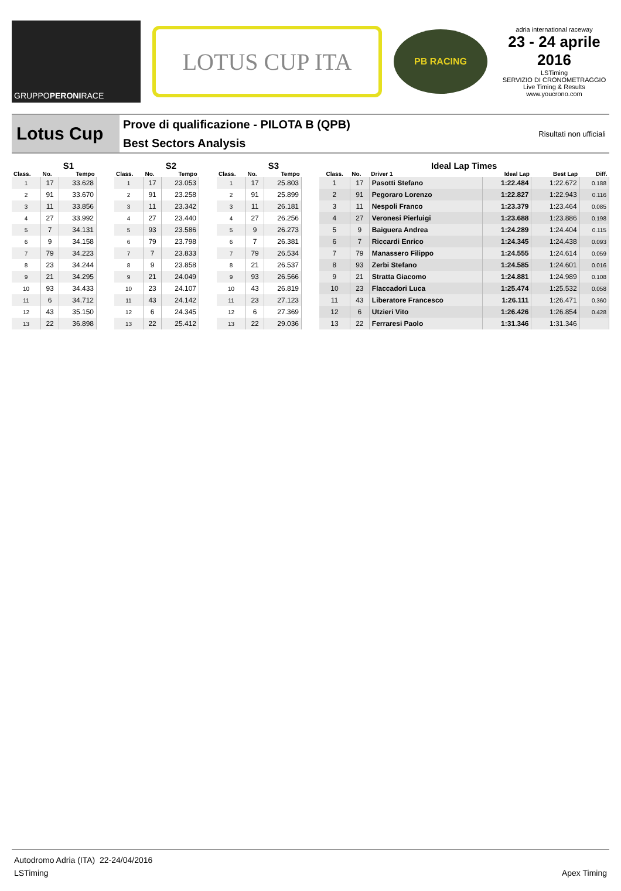GRUPPO PERONI RACE
LOTUS CUP ITA
PB RACING
adria international raceway
23 - 24 aprile 2016
LSTiming
SERVIZIO DI CRONOMETRAGGIO
Live Timing & Results
www.youcrono.com
Lotus Cup
Prove di qualificazione - PILOTA B (QPB)
Best Sectors Analysis
Risultati non ufficiali
| | S1 | |
| --- | --- | --- |
| Class. | No. | Tempo |
| 1 | 17 | 33.628 |
| 2 | 91 | 33.670 |
| 3 | 11 | 33.856 |
| 4 | 27 | 33.992 |
| 5 | 7 | 34.131 |
| 6 | 9 | 34.158 |
| 7 | 79 | 34.223 |
| 8 | 23 | 34.244 |
| 9 | 21 | 34.295 |
| 10 | 93 | 34.433 |
| 11 | 6 | 34.712 |
| 12 | 43 | 35.150 |
| 13 | 22 | 36.898 |
| | S2 | |
| --- | --- | --- |
| Class. | No. | Tempo |
| 1 | 17 | 23.053 |
| 2 | 91 | 23.258 |
| 3 | 11 | 23.342 |
| 4 | 27 | 23.440 |
| 5 | 93 | 23.586 |
| 6 | 79 | 23.798 |
| 7 | 7 | 23.833 |
| 8 | 9 | 23.858 |
| 9 | 21 | 24.049 |
| 10 | 23 | 24.107 |
| 11 | 43 | 24.142 |
| 12 | 6 | 24.345 |
| 13 | 22 | 25.412 |
| | S3 | |
| --- | --- | --- |
| Class. | No. | Tempo |
| 1 | 17 | 25.803 |
| 2 | 91 | 25.899 |
| 3 | 11 | 26.181 |
| 4 | 27 | 26.256 |
| 5 | 9 | 26.273 |
| 6 | 7 | 26.381 |
| 7 | 79 | 26.534 |
| 8 | 21 | 26.537 |
| 9 | 93 | 26.566 |
| 10 | 43 | 26.819 |
| 11 | 23 | 27.123 |
| 12 | 6 | 27.369 |
| 13 | 22 | 29.036 |
| Ideal Lap Times | | | | | |
| --- | --- | --- | --- | --- | --- |
| Class. | No. | Driver 1 | Ideal Lap | Best Lap | Diff. |
| 1 | 17 | Pasotti Stefano | 1:22.484 | 1:22.672 | 0.188 |
| 2 | 91 | Pegoraro Lorenzo | 1:22.827 | 1:22.943 | 0.116 |
| 3 | 11 | Nespoli Franco | 1:23.379 | 1:23.464 | 0.085 |
| 4 | 27 | Veronesi Pierluigi | 1:23.688 | 1:23.886 | 0.198 |
| 5 | 9 | Baiguera Andrea | 1:24.289 | 1:24.404 | 0.115 |
| 6 | 7 | Riccardi Enrico | 1:24.345 | 1:24.438 | 0.093 |
| 7 | 79 | Manassero Filippo | 1:24.555 | 1:24.614 | 0.059 |
| 8 | 93 | Zerbi Stefano | 1:24.585 | 1:24.601 | 0.016 |
| 9 | 21 | Stratta Giacomo | 1:24.881 | 1:24.989 | 0.108 |
| 10 | 23 | Flaccadori Luca | 1:25.474 | 1:25.532 | 0.058 |
| 11 | 43 | Liberatore Francesco | 1:26.111 | 1:26.471 | 0.360 |
| 12 | 6 | Utzieri Vito | 1:26.426 | 1:26.854 | 0.428 |
| 13 | 22 | Ferraresi Paolo | 1:31.346 | 1:31.346 | |
Autodromo Adria (ITA) 22-24/04/2016
LSTiming Apex Timing